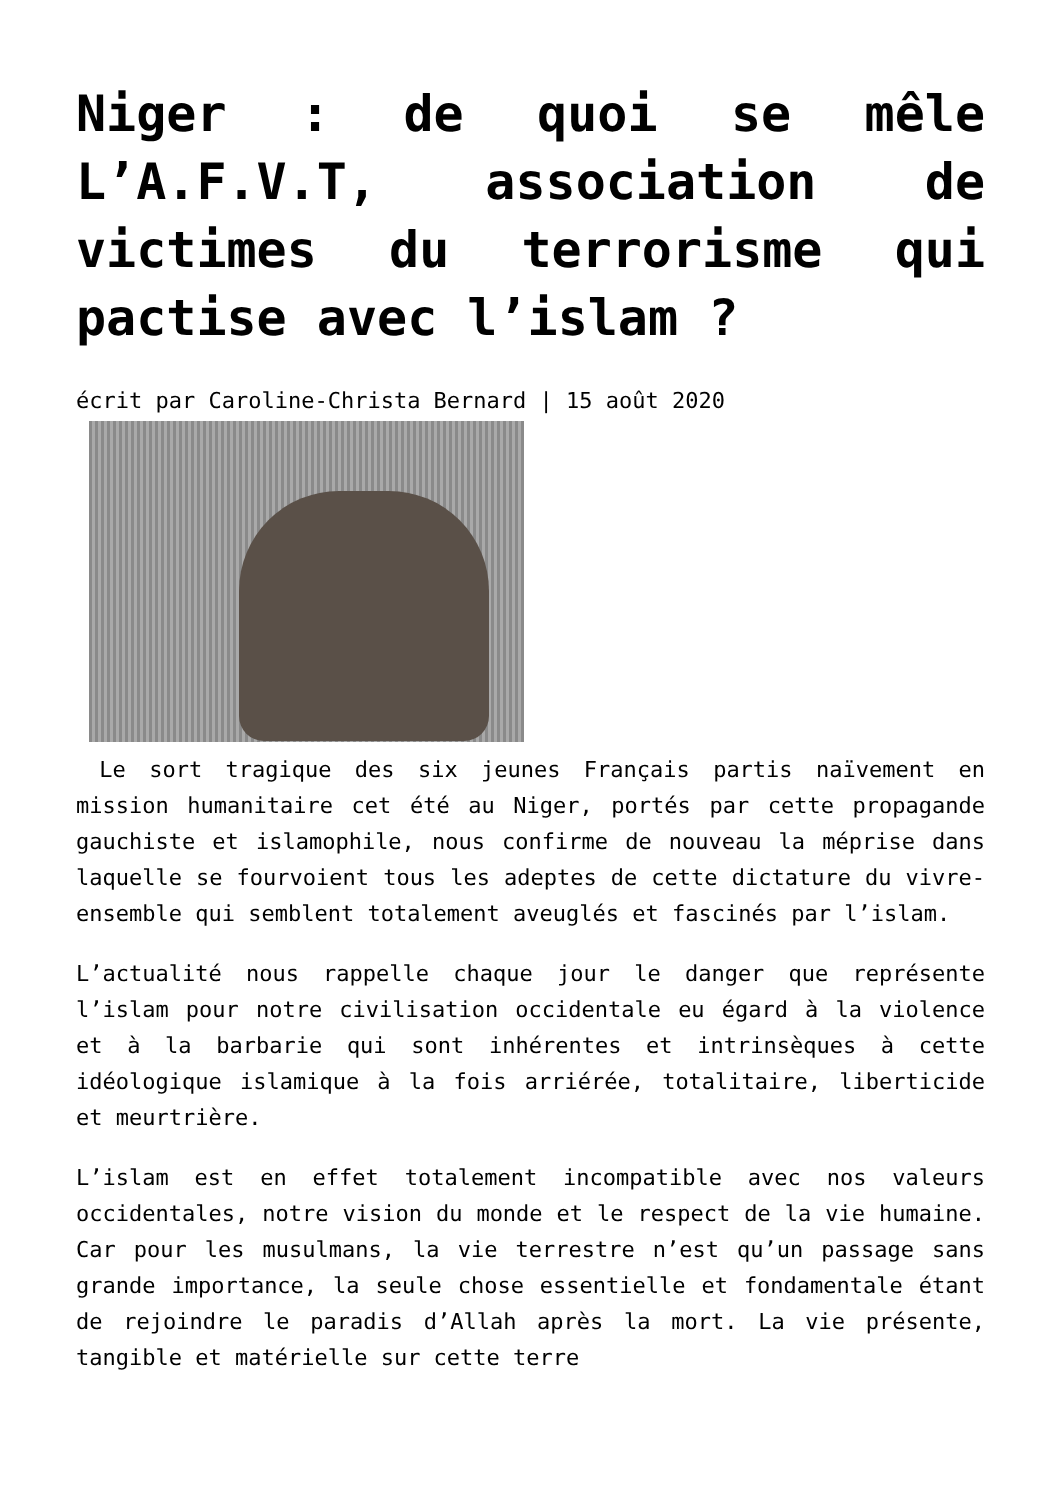Niger : de quoi se mêle L’A.F.V.T, association de victimes du terrorisme qui pactise avec l’islam ?
écrit par Caroline-Christa Bernard | 15 août 2020
Le sort tragique des six jeunes Français partis naïvement en mission humanitaire cet été au Niger, portés par cette propagande gauchiste et islamophile, nous confirme de nouveau la méprise dans laquelle se fourvoient tous les adeptes de cette dictature du vivre-ensemble qui semblent totalement aveuglés et fascinés par l’islam.
L’actualité nous rappelle chaque jour le danger que représente l’islam pour notre civilisation occidentale eu égard à la violence et à la barbarie qui sont inhérentes et intrinsèques à cette idéologique islamique à la fois arriérée, totalitaire, liberticide et meurtrière.
L’islam est en effet totalement incompatible avec nos valeurs occidentales, notre vision du monde et le respect de la vie humaine. Car pour les musulmans, la vie terrestre n’est qu’un passage sans grande importance, la seule chose essentielle et fondamentale étant de rejoindre le paradis d’Allah après la mort. La vie présente, tangible et matérielle sur cette terre